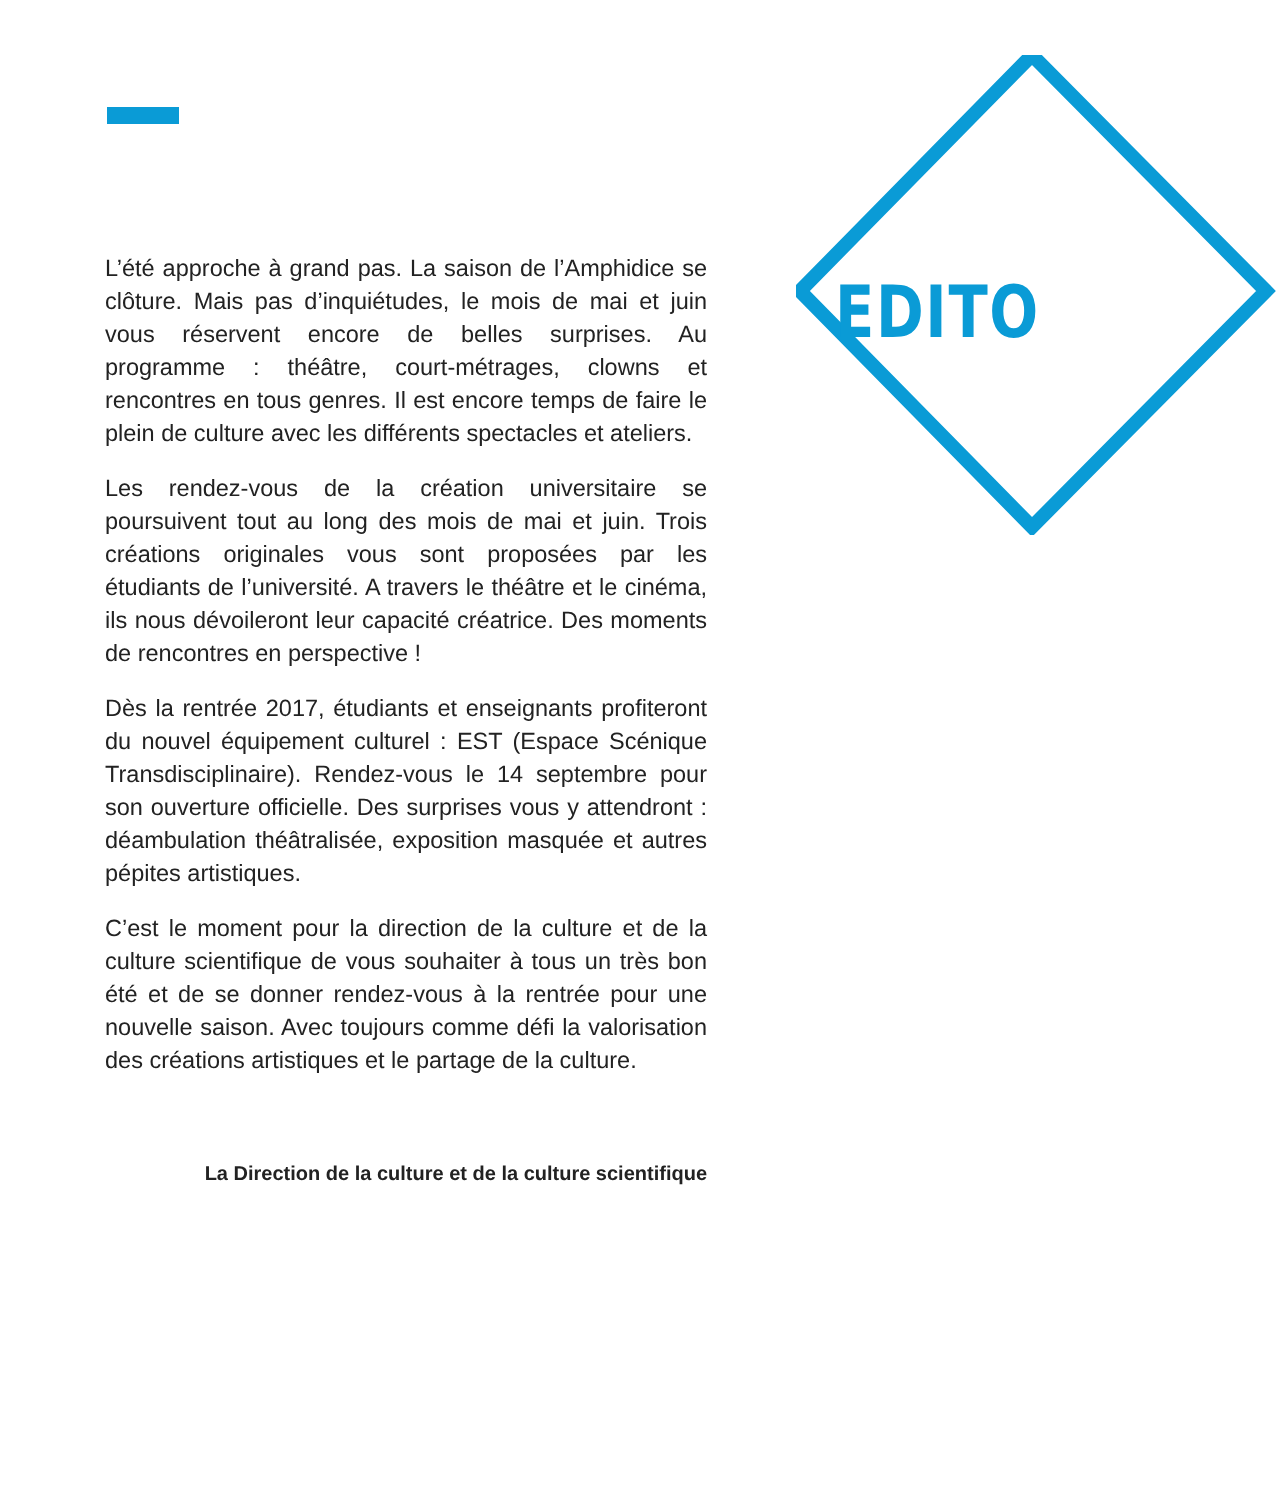EDITO
L’été approche à grand pas. La saison de l’Amphidice se clôture. Mais pas d’inquiétudes, le mois de mai et juin vous réservent encore de belles surprises. Au programme : théâtre, court-métrages, clowns et rencontres en tous genres. Il est encore temps de faire le plein de culture avec les différents spectacles et ateliers.
Les rendez-vous de la création universitaire se poursuivent tout au long des mois de mai et juin. Trois créations originales vous sont proposées par les étudiants de l’université. A travers le théâtre et le cinéma, ils nous dévoileront leur capacité créatrice. Des moments de rencontres en perspective !
Dès la rentrée 2017, étudiants et enseignants profiteront du nouvel équipement culturel : EST (Espace Scénique Transdisciplinaire). Rendez-vous le 14 septembre pour son ouverture officielle. Des surprises vous y attendront : déambulation théâtralisée, exposition masquée et autres pépites artistiques.
C’est le moment pour la direction de la culture et de la culture scientifique de vous souhaiter à tous un très bon été et de se donner rendez-vous à la rentrée pour une nouvelle saison. Avec toujours comme défi la valorisation des créations artistiques et le partage de la culture.
La Direction de la culture et de la culture scientifique